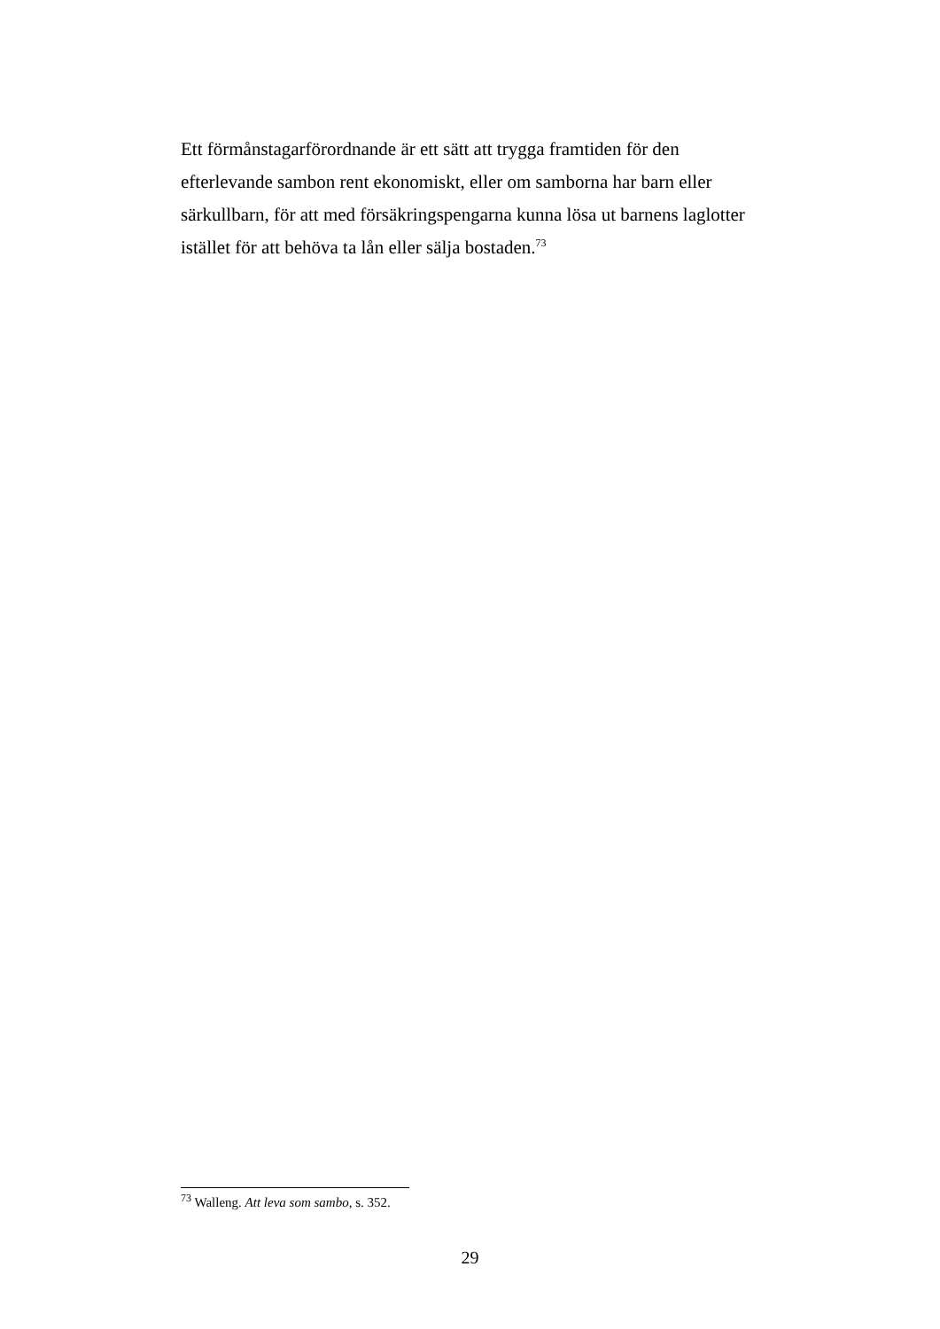Ett förmånstagarförordnande är ett sätt att trygga framtiden för den efterlevande sambon rent ekonomiskt, eller om samborna har barn eller särkullbarn, för att med försäkringspengarna kunna lösa ut barnens laglotter istället för att behöva ta lån eller sälja bostaden.<sup>73</sup>
<sup>73</sup> Walleng. Att leva som sambo, s. 352.
29